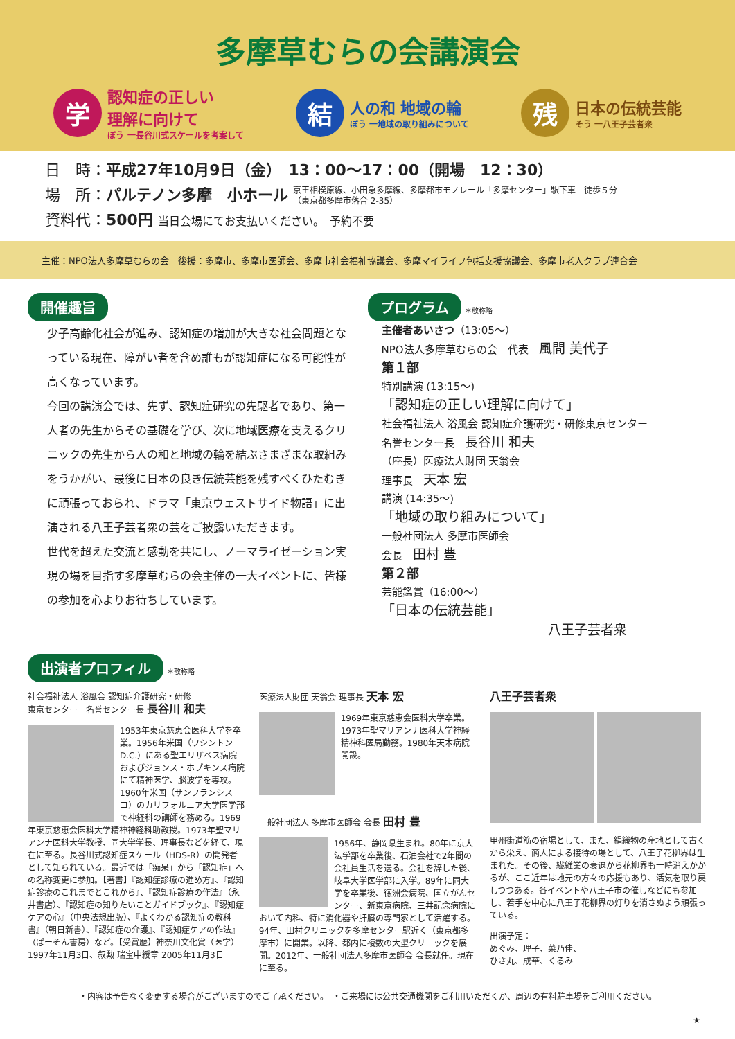多摩草むらの会講演会
学
認知症の正しい
理解に向けて
ぼう 一長谷川式スケールを考案して
結
人の和 地域の輪
ぼう 一地域の取り組みについて
残
日本の伝統芸能
そう 一八王子芸者衆
日　時：平成27年10月9日（金）　13：00〜17：00（開場　12：30）
場　所：パルテノン多摩　小ホール 京王相模原線、小田急多摩線、多摩都市モノレール「多摩センター」駅下車　徒歩５分
（東京都多摩市落合 2-35）
資料代：500円 当日会場にてお支払いください。　予約不要
主催：NPO法人多摩草むらの会　後援：多摩市、多摩市医師会、多摩市社会福祉協議会、多摩マイライフ包括支援協議会、多摩市老人クラブ連合会
開催趣旨
少子高齢化社会が進み、認知症の増加が大きな社会問題となっている現在、障がい者を含め誰もが認知症になる可能性が高くなっています。
今回の講演会では、先ず、認知症研究の先駆者であり、第一人者の先生からその基礎を学び、次に地域医療を支えるクリニックの先生から人の和と地域の輪を結ぶさまざまな取組みをうかがい、最後に日本の良き伝統芸能を残すべくひたむきに頑張っておられ、ドラマ「東京ウェストサイド物語」に出演される八王子芸者衆の芸をご披露いただきます。
世代を超えた交流と感動を共にし、ノーマライゼーション実現の場を目指す多摩草むらの会主催の一大イベントに、皆様の参加を心よりお待ちしています。
プログラム ＊敬称略
主催者あいさつ（13:05〜）
NPO法人多摩草むらの会　代表　風間 美代子
第１部
特別講演 (13:15〜)
「認知症の正しい理解に向けて」
社会福祉法人 浴風会 認知症介護研究・研修東京センター
名誉センター長　長谷川 和夫
（座長）医療法人財団 天翁会
理事長　天本 宏
講演 (14:35〜)
「地域の取り組みについて」
一般社団法人 多摩市医師会
会長　田村 豊
第２部
芸能鑑賞（16:00〜）
「日本の伝統芸能」
八王子芸者衆
出演者プロフィル ＊敬称略
社会福祉法人 浴風会 認知症介護研究・研修
東京センター　名誉センター長 長谷川 和夫
1953年東京慈恵会医科大学を卒業。1956年米国（ワシントンD.C.）にある聖エリザベス病院およびジョンス・ホプキンス病院にて精神医学、脳波学を専攻。1960年米国（サンフランシスコ）のカリフォルニア大学医学部で神経科の講師を務める。1969年東京慈恵会医科大学精神神経科助教授。1973年聖マリアンナ医科大学教授、同大学学長、理事長などを経て、現在に至る。長谷川式認知症スケール（HDS-R）の開発者として知られている。最近では「痴呆」から「認知症」への名称変更に参加。【著書】『認知症診療の進め方』、『認知症診療のこれまでとこれから』、『認知症診療の作法』（永井書店）、『認知症の知りたいことガイドブック』、『認知症ケアの心』（中央法規出版）、『よくわかる認知症の教科書』（朝日新書）、『認知症の介護』、『認知症ケアの作法』（ぱーそん書房）など。【受賞歴】神奈川文化賞（医学）1997年11月3日、叙勲 瑞宝中綬章 2005年11月3日
医療法人財団 天翁会 理事長 天本 宏
1969年東京慈恵会医科大学卒業。1973年聖マリアンナ医科大学神経精神科医局勤務。1980年天本病院開設。
一般社団法人 多摩市医師会 会長 田村 豊
1956年、静岡県生まれ。80年に京大法学部を卒業後、石油会社で2年間の会社員生活を送る。会社を辞した後、岐阜大学医学部に入学。89年に同大学を卒業後、徳洲会病院、国立がんセンター、新東京病院、三井記念病院において内科、特に消化器や肝臓の専門家として活躍する。94年、田村クリニックを多摩センター駅近く（東京都多摩市）に開業。以降、都内に複数の大型クリニックを展開。2012年、一般社団法人多摩市医師会 会長就任。現在に至る。
八王子芸者衆
甲州街道筋の宿場として、また、絹織物の産地として古くから栄え、商人による接待の場として、八王子花柳界は生まれた。その後、繊維業の衰退から花柳界も一時消えかかるが、ここ近年は地元の方々の応援もあり、活気を取り戻しつつある。各イベントや八王子市の催しなどにも参加し、若手を中心に八王子花柳界の灯りを消さぬよう頑張っている。
出演予定：
めぐみ、理子、菜乃佳、
ひさ丸、成華、くるみ
・内容は予告なく変更する場合がございますのでご了承ください。　・ご来場には公共交通機関をご利用いただくか、周辺の有料駐車場をご利用ください。
★